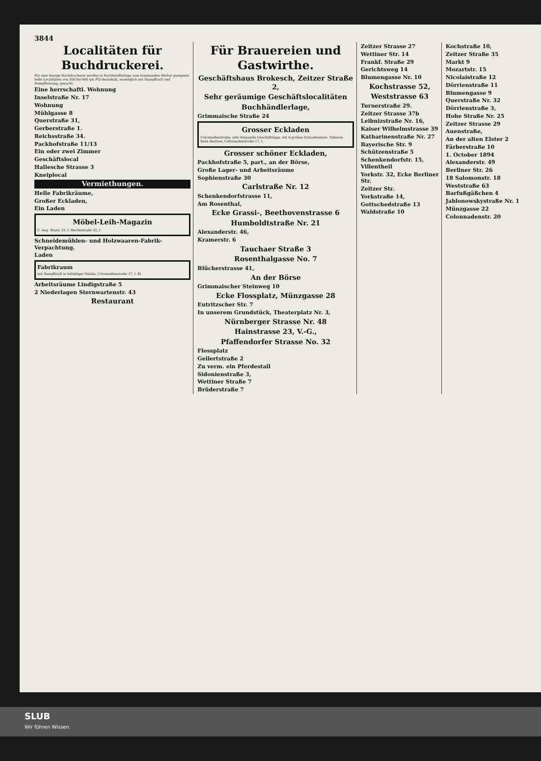3844
Localitäten für Buchdruckerei.
Für eine hiesige Buchdruckerei werden in Buchhändlerlage zum kommenden Herbst geeignete helle Localitäten von 500 bis 600 qm Flächeninhalt, womöglich mit Dampfkraft und Dampfheizung, gesucht.
Eine herrschaftl. Wohnung
Inselstraße Nr. 17
Wohnung
Mühlgasse 8
Querstraße 31,
Gerberstraße 1.
Reichsstraße 34.
Packhofstraße 11/13
Ein oder zwei Zimmer
Geschäftslocal
Hallesche Strasse 3
Kneiplocal
Vermiethungen.
Helle Fabrikräume,
Großer Eckladen,
Ein Laden
Möbel-Leih-Magazin
C. Aug. Beyer, 33, I. Reichsstraße 33, I.
Schneidemühlen- und Holzwaaren-Fabrik-Verpachtung.
Laden
Fabrikraum
mit Dampfkraft in beliebiger Stärke, Colonnadenstraße 17, I. Et.
Arbeitsräume Lindigstraße 5
2 Niederlagen Sternwartenstr. 43
Restaurant
Für Brauereien und Gastwirthe.
Geschäftshaus Brokesch, Zeitzer Straße 2,
Sehr geräumige Geschäftslocalitäten
Buchhändlerlage,
Grimmaische Straße 24
Grosser Eckladen
Colonnadenstraße, sehr frequente Geschäftslage, mit 6 großen Schaufenstern. Näheres beim Besitzer, Colonnadenstraße 17, I.
Grosser schöner Eckladen,
Packhofstraße 5, part., an der Börse,
Große Lager- und Arbeitsräume
Sophienstraße 30
Carlstraße Nr. 12
Schenkendorfstrasse 11,
Am Rosenthal,
Ecke Grassi-, Beethovenstrasse 6
Humboldtstraße Nr. 21
Alexanderstr. 46,
Kramerstr. 6
Tauchaer Straße 3
Rosenthalgasse No. 7
Blücherstrasse 41,
An der Börse
Grimmaischer Steinweg 10
Ecke Flossplatz, Münzgasse 28
Eutritzscher Str. 7
In unserem Grundstück, Theaterplatz Nr. 3,
Nürnberger Strasse Nr. 48
Hainstrasse 23, V.-G.,
Pfaffendorfer Strasse No. 32
Flossplatz
Gellertstraße 2
Zu verm. ein Pferdestall
Sidonienstraße 3,
Wettiner Straße 7
Brüderstraße 7
Zeitzer Strasse 27
Wettiner Str. 14
Frankf. Straße 29
Gerichtsweg 14
Blumengasse Nr. 10
Kochstrasse 52,
Weststrasse 63
Turnerstraße 29.
Zeitzer Strasse 37b
Leibnizstraße Nr. 16,
Kaiser Wilhelmstrasse 39
Katharinenstraße Nr. 27
Bayerische Str. 9
Schützenstraße 5
Schenkendorfstr. 15, Villentheil
Yorkstr. 32, Ecke Berliner Str.
Zeitzer Str.
Yorkstraße 14,
Gottschedstraße 13
Waldstraße 10
Kochstraße 10,
Zeitzer Straße 35
Markt 9
Mozartstr. 15
Nicolaistraße 12
Dörrienstraße 11
Blumengasse 9
Querstraße Nr. 32
Dörrienstraße 3,
Hohe Straße Nr. 25
Zeitzer Strasse 29
Auenstraße,
An der alten Elster 2
Färberstraße 10
1. October 1894
Alexanderstr. 49
Berliner Str. 26
18 Salomonstr. 18
Weststraße 63
Barfußgäßchen 4
Jablonowskystraße Nr. 1
Münzgasse 22
Colonnadenstr. 20
SLUB
Wir führen Wissen.